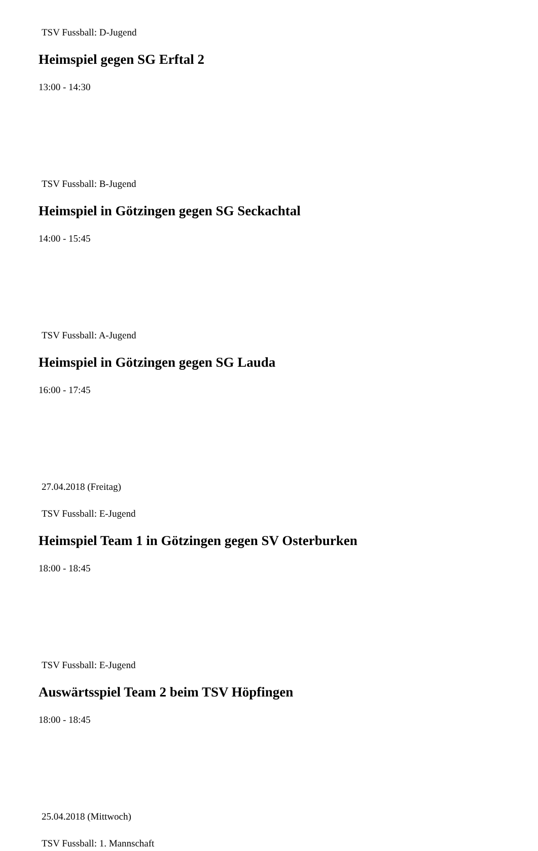TSV Fussball: D-Jugend
Heimspiel gegen SG Erftal 2
13:00 - 14:30
TSV Fussball: B-Jugend
Heimspiel in Götzingen gegen SG Seckachtal
14:00 - 15:45
TSV Fussball: A-Jugend
Heimspiel in Götzingen gegen SG Lauda
16:00 - 17:45
27.04.2018 (Freitag)
TSV Fussball: E-Jugend
Heimspiel Team 1 in Götzingen gegen SV Osterburken
18:00 - 18:45
TSV Fussball: E-Jugend
Auswärtsspiel Team 2 beim TSV Höpfingen
18:00 - 18:45
25.04.2018 (Mittwoch)
TSV Fussball: 1. Mannschaft